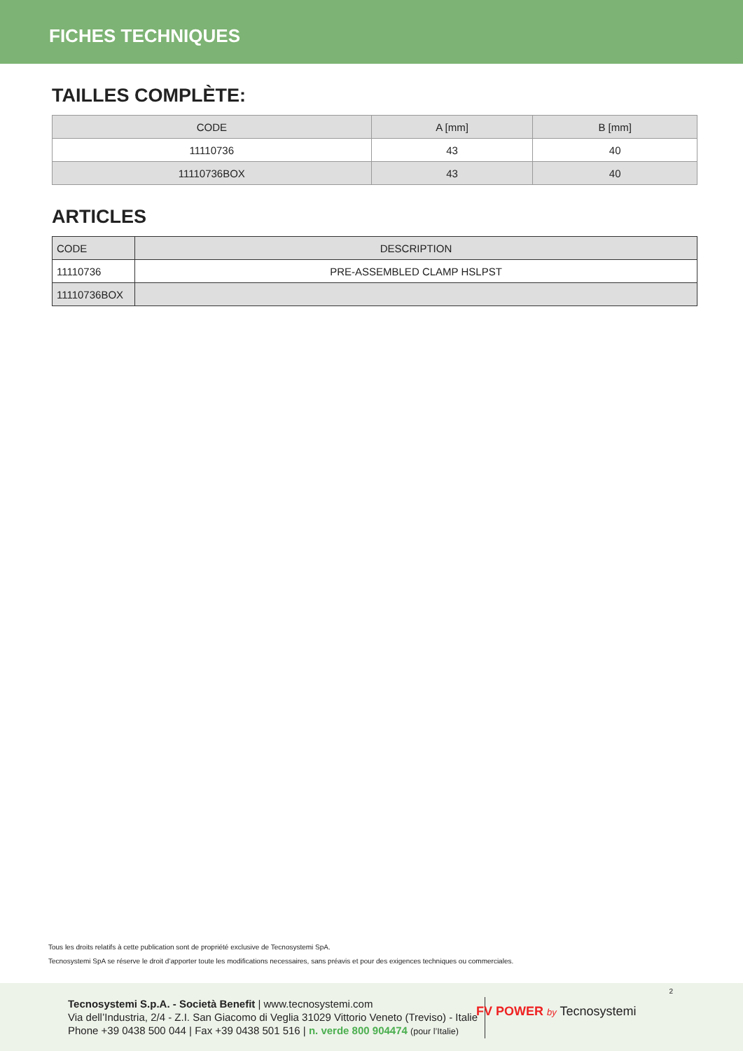FICHES TECHNIQUES
TAILLES COMPLÈTE:
| CODE | A [mm] | B [mm] |
| --- | --- | --- |
| 11110736 | 43 | 40 |
| 11110736BOX | 43 | 40 |
ARTICLES
| CODE | DESCRIPTION |
| --- | --- |
| 11110736 | PRE-ASSEMBLED CLAMP HSLPST |
| 11110736BOX | |
Tous les droits relatifs à cette publication sont de propriété exclusive de Tecnosystemi SpA.
Tecnosystemi SpA se réserve le droit d’apporter toute les modifications necessaires, sans préavis et pour des exigences techniques ou commerciales.
2
Tecnosystemi S.p.A. - Società Benefit | www.tecnosystemi.com
Via dell’Industria, 2/4 - Z.I. San Giacomo di Veglia 31029 Vittorio Veneto (Treviso) - Italie
Phone +39 0438 500 044 | Fax +39 0438 501 516 | n. verde 800 904474 (pour l’Italie)
FV POWER by Tecnosystemi